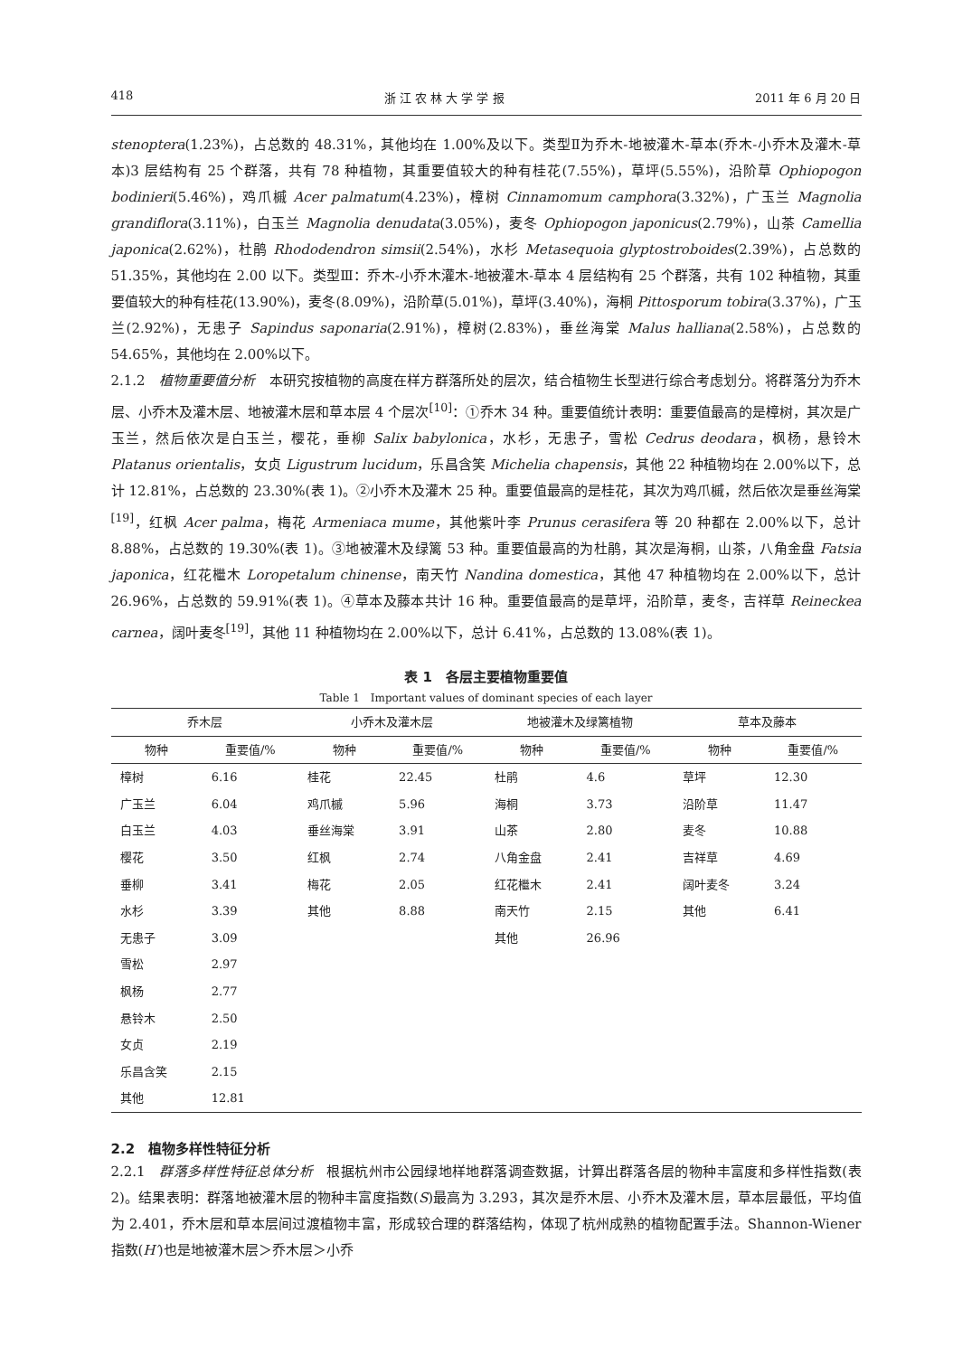418 浙 江 农 林 大 学 学 报 2011 年 6 月 20 日
stenoptera(1.23%)，占总数的 48.31%，其他均在 1.00%及以下。类型Ⅱ为乔木-地被灌木-草本(乔木-小乔木及灌木-草本)3 层结构有 25 个群落，共有 78 种植物，其重要值较大的种有桂花(7.55%)，草坪(5.55%)，沿阶草 Ophiopogon bodinieri(5.46%)，鸡爪槭 Acer palmatum(4.23%)，樟树 Cinnamomum camphora(3.32%)，广玉兰 Magnolia grandiflora(3.11%)，白玉兰 Magnolia denudata(3.05%)，麦冬 Ophiopogon japonicus(2.79%)，山茶 Camellia japonica(2.62%)，杜鹃 Rhododendron simsii(2.54%)，水杉 Metasequoia glyptostroboides(2.39%)，占总数的 51.35%，其他均在 2.00 以下。类型Ⅲ：乔木-小乔木灌木-地被灌木-草本 4 层结构有 25 个群落，共有 102 种植物，其重要值较大的种有桂花(13.90%)，麦冬(8.09%)，沿阶草(5.01%)，草坪(3.40%)，海桐 Pittosporum tobira(3.37%)，广玉兰(2.92%)，无患子 Sapindus saponaria(2.91%)，樟树(2.83%)，垂丝海棠 Malus halliana(2.58%)，占总数的 54.65%，其他均在 2.00%以下。
2.1.2　植物重要值分析　本研究按植物的高度在样方群落所处的层次，结合植物生长型进行综合考虑划分。将群落分为乔木层、小乔木及灌木层、地被灌木层和草本层 4 个层次<sup>[10]</sup>：①乔木 34 种。重要值统计表明：重要值最高的是樟树，其次是广玉兰，然后依次是白玉兰，樱花，垂柳 Salix babylonica，水杉，无患子，雪松 Cedrus deodara，枫杨，悬铃木 Platanus orientalis，女贞 Ligustrum lucidum，乐昌含笑 Michelia chapensis，其他 22 种植物均在 2.00%以下，总计 12.81%，占总数的 23.30%(表 1)。②小乔木及灌木 25 种。重要值最高的是桂花，其次为鸡爪槭，然后依次是垂丝海棠<sup>[19]</sup>，红枫 Acer palma，梅花 Armeniaca mume，其他紫叶李 Prunus cerasifera 等 20 种都在 2.00%以下，总计 8.88%，占总数的 19.30%(表 1)。③地被灌木及绿篱 53 种。重要值最高的为杜鹃，其次是海桐，山茶，八角金盘 Fatsia japonica，红花檵木 Loropetalum chinense，南天竹 Nandina domestica，其他 47 种植物均在 2.00%以下，总计 26.96%，占总数的 59.91%(表 1)。④草本及藤本共计 16 种。重要值最高的是草坪，沿阶草，麦冬，吉祥草 Reineckea carnea，阔叶麦冬<sup>[19]</sup>，其他 11 种植物均在 2.00%以下，总计 6.41%，占总数的 13.08%(表 1)。
表 1　各层主要植物重要值
Table 1　Important values of dominant species of each layer
| 乔木层 | | 小乔木及灌木层 | | 地被灌木及绿篱植物 | | 草本及藤本 | |
| --- | --- | --- | --- | --- | --- | --- | --- |
| 物种 | 重要值/% | 物种 | 重要值/% | 物种 | 重要值/% | 物种 | 重要值/% |
| 樟树 | 6.16 | 桂花 | 22.45 | 杜鹃 | 4.6 | 草坪 | 12.30 |
| 广玉兰 | 6.04 | 鸡爪槭 | 5.96 | 海桐 | 3.73 | 沿阶草 | 11.47 |
| 白玉兰 | 4.03 | 垂丝海棠 | 3.91 | 山茶 | 2.80 | 麦冬 | 10.88 |
| 樱花 | 3.50 | 红枫 | 2.74 | 八角金盘 | 2.41 | 吉祥草 | 4.69 |
| 垂柳 | 3.41 | 梅花 | 2.05 | 红花檵木 | 2.41 | 阔叶麦冬 | 3.24 |
| 水杉 | 3.39 | 其他 | 8.88 | 南天竹 | 2.15 | 其他 | 6.41 |
| 无患子 | 3.09 | | | 其他 | 26.96 | | |
| 雪松 | 2.97 | | | | | | |
| 枫杨 | 2.77 | | | | | | |
| 悬铃木 | 2.50 | | | | | | |
| 女贞 | 2.19 | | | | | | |
| 乐昌含笑 | 2.15 | | | | | | |
| 其他 | 12.81 | | | | | | |
2.2　植物多样性特征分析
2.2.1　群落多样性特征总体分析　根据杭州市公园绿地样地群落调查数据，计算出群落各层的物种丰富度和多样性指数(表 2)。结果表明：群落地被灌木层的物种丰富度指数(S)最高为 3.293，其次是乔木层、小乔木及灌木层，草本层最低，平均值为 2.401，乔木层和草本层间过渡植物丰富，形成较合理的群落结构，体现了杭州成熟的植物配置手法。Shannon-Wiener 指数(H′)也是地被灌木层＞乔木层＞小乔